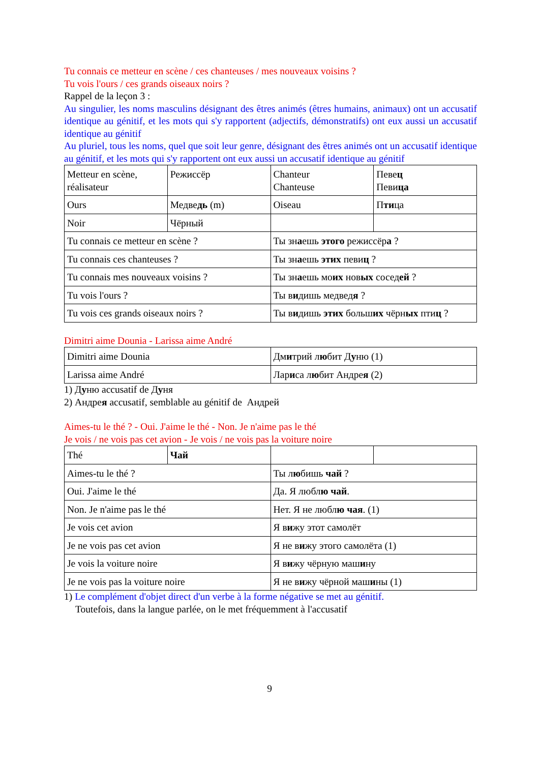Tu connais ce metteur en scène / ces chanteuses / mes nouveaux voisins ?
Tu vois l'ours / ces grands oiseaux noirs ?
Rappel de la leçon 3 :
Au singulier, les noms masculins désignant des êtres animés (êtres humains, animaux) ont un accusatif identique au génitif, et les mots qui s'y rapportent (adjectifs, démonstratifs) ont eux aussi un accusatif identique au génitif
Au pluriel, tous les noms, quel que soit leur genre, désignant des êtres animés ont un accusatif identique au génitif, et les mots qui s'y rapportent ont eux aussi un accusatif identique au génitif
| Metteur en scène, réalisateur | Режиссёр | Chanteur Chanteuse | Певе ц Певи ца |
| Ours | Медве дь (m) | Oiseau | П ти ца |
| Noir | Чёрный | | |
| Tu connais ce metteur en scène ? | | Ты зн а ешь этого режиссёр а ? | |
| Tu connais ces chanteuses ? | | Ты зн а ешь этих певи ц ? | |
| Tu connais mes nouveaux voisins ? | | Ты зн а ешь мо их нов ых сосед ей ? | |
| Tu vois l'ours ? | | Ты в и дишь медвед я ? | |
| Tu vois ces grands oiseaux noirs ? | | Ты в и дишь этих больш их чёрн ых пти ц ? | |
Dimitri aime Dounia - Larissa aime André
| Dimitri aime Dounia | Дм и трий л ю бит Д у ню (1) |
| Larissa aime André | Лар и са л ю бит Андре я (2) |
1) Дуню accusatif de Дуня
2) Андрея accusatif, semblable au génitif de Андрей
Aimes-tu le thé ? - Oui. J'aime le thé - Non. Je n'aime pas le thé
Je vois / ne vois pas cet avion - Je vois / ne vois pas la voiture noire
| Thé | Чай | | |
| Aimes-tu le thé ? | | Ты л ю бишь чай ? | |
| Oui. J'aime le thé | | Да. Я любл ю чай . | |
| Non. Je n'aime pas le thé | | Нет. Я не любл ю чая . (1) | |
| Je vois cet avion | | Я в и жу этот самолёт | |
| Je ne vois pas cet avion | | Я не в и жу этого самолёта (1) | |
| Je vois la voiture noire | | Я в и жу чёрную маш и ну | |
| Je ne vois pas la voiture noire | | Я не в и жу чёрной маш и ны (1) | |
1) Le complément d'objet direct d'un verbe à la forme négative se met au génitif.
Toutefois, dans la langue parlée, on le met fréquemment à l'accusatif
9